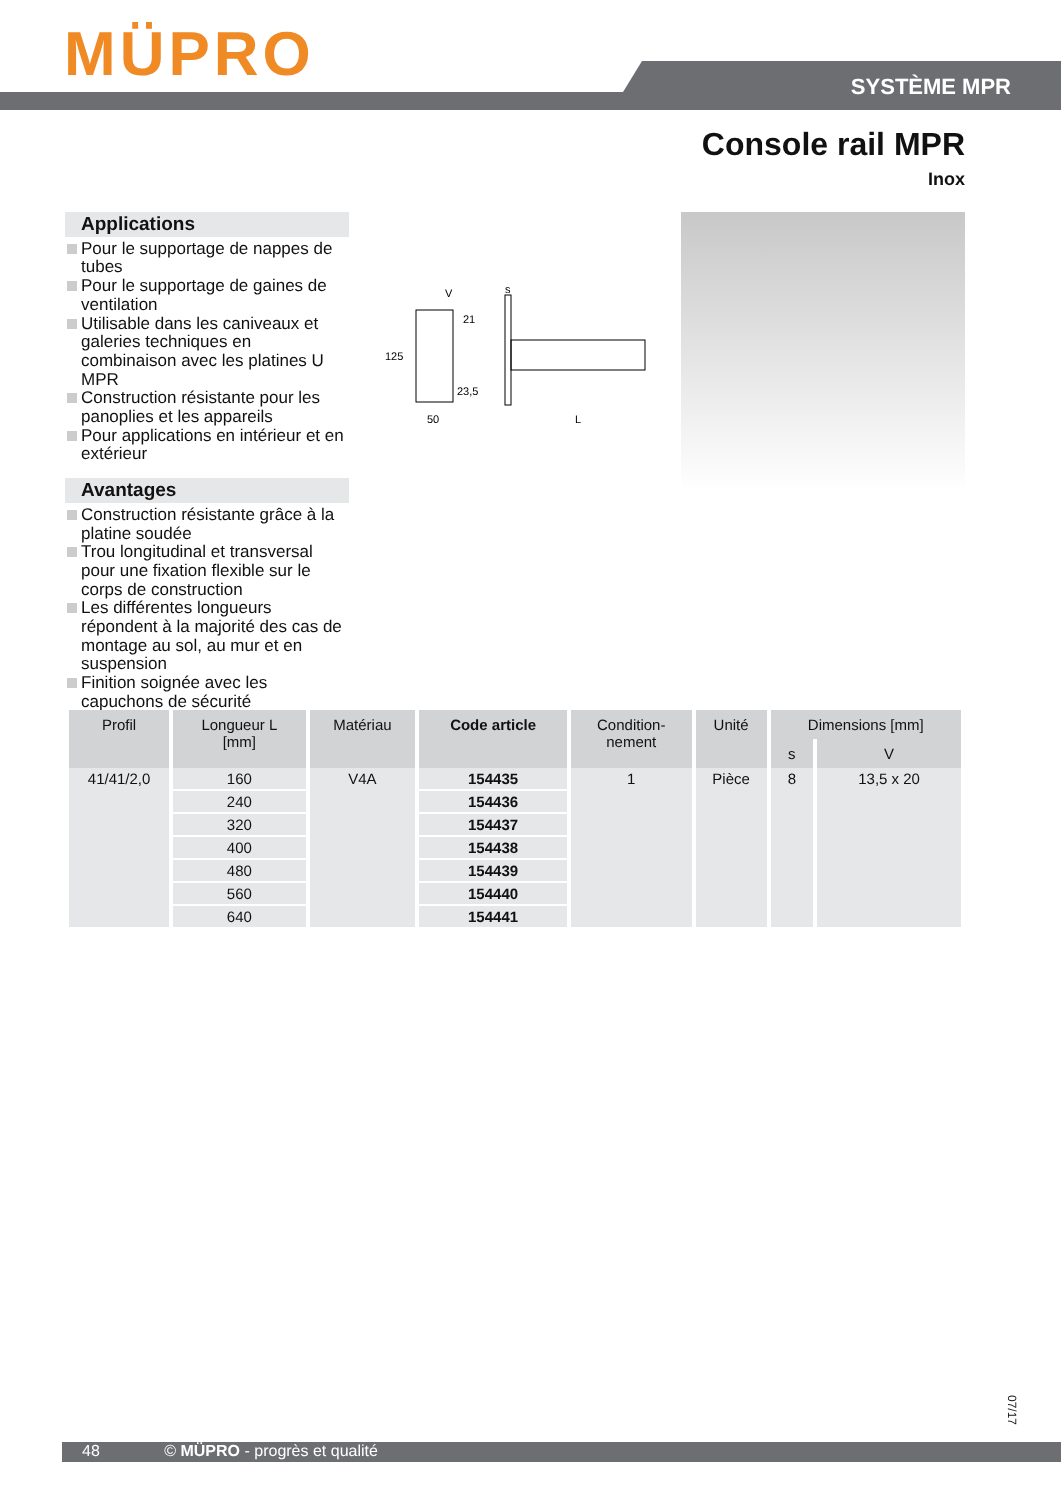MÜPRO SYSTÈME MPR
Console rail MPR
Inox
Applications
Pour le supportage de nappes de tubes
Pour le supportage de gaines de ventilation
Utilisable dans les caniveaux et galeries techniques en combinaison avec les platines U MPR
Construction résistante pour les panoplies et les appareils
Pour applications en intérieur et en extérieur
Avantages
Construction résistante grâce à la platine soudée
Trou longitudinal et transversal pour une fixation flexible sur le corps de construction
Les différentes longueurs répondent à la majorité des cas de montage au sol, au mur et en suspension
Finition soignée avec les capuchons de sécurité
V
s
125
21
23,5
50
L
| Profil | Longueur L [mm] | Matériau | Code article | Condition- nement | Unité | Dimensions [mm] | |
| --- | --- | --- | --- | --- | --- | --- | --- |
| | | | | | | s | V |
| 41/41/2,0 | 160 | V4A | 154435 | 1 | Pièce | 8 | 13,5 x 20 |
| | 240 | | 154436 | | | | |
| | 320 | | 154437 | | | | |
| | 400 | | 154438 | | | | |
| | 480 | | 154439 | | | | |
| | 560 | | 154440 | | | | |
| | 640 | | 154441 | | | | |
07/17
48 © MÜPRO - progrès et qualité